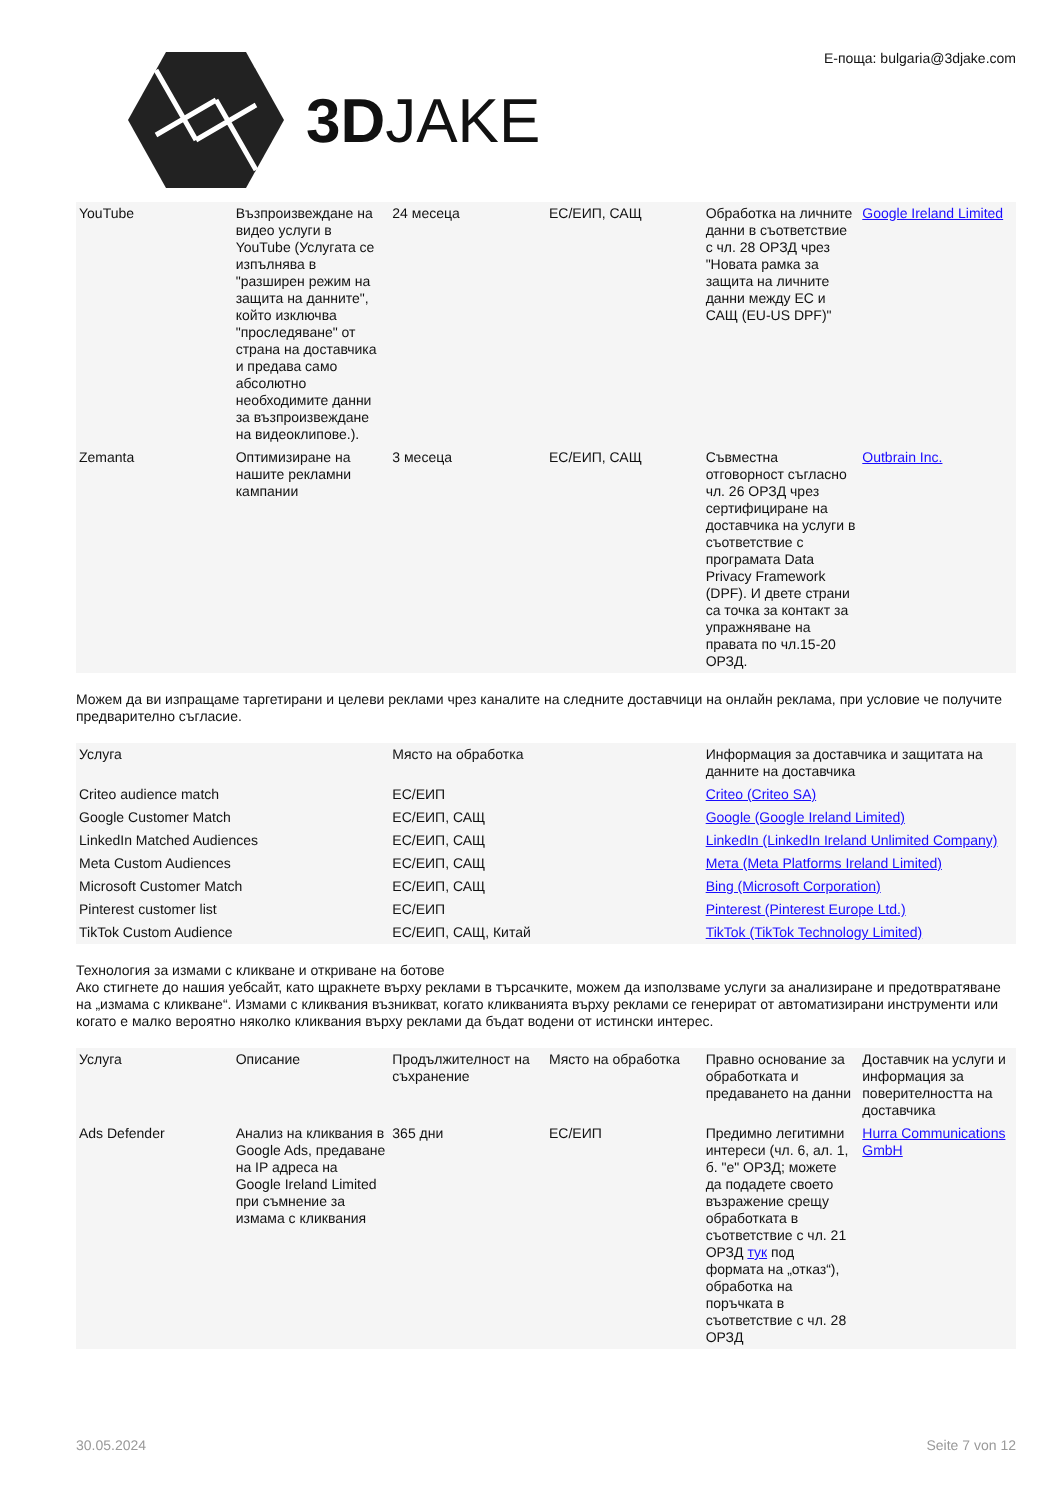3DJAKE Е-поща: bulgaria@3djake.com
| YouTube | Възпроизвеждане на видео услуги в YouTube (Услугата се изпълнява в "разширен режим на защита на данните", който изключва "проследяване" от страна на доставчика и предава само абсолютно необходимите данни за възпроизвеждане на видеоклипове.). | 24 месеца | ЕС/ЕИП, САЩ | Обработка на личните данни в съответствие с чл. 28 ОРЗД чрез "Новата рамка за защита на личните данни между ЕС и САЩ (EU-US DPF)" | Google Ireland Limited |
| Zemanta | Оптимизиране на нашите рекламни кампании | 3 месеца | ЕС/ЕИП, САЩ | Съвместна отговорност съгласно чл. 26 ОРЗД чрез сертифициране на доставчика на услуги в съответствие с програмата Data Privacy Framework (DPF). И двете страни са точка за контакт за упражняване на правата по чл.15-20 ОРЗД. | Outbrain Inc. |
Можем да ви изпращаме таргетирани и целеви реклами чрез каналите на следните доставчици на онлайн реклама, при условие че получите предварително съгласие.
| Услуга | Място на обработка | Информация за доставчика и защитата на данните на доставчика |
| --- | --- | --- |
| Criteo audience match | ЕС/ЕИП | Criteo (Criteo SA) |
| Google Customer Match | ЕС/ЕИП, САЩ | Google (Google Ireland Limited) |
| LinkedIn Matched Audiences | ЕС/ЕИП, САЩ | LinkedIn (LinkedIn Ireland Unlimited Company) |
| Meta Custom Audiences | ЕС/ЕИП, САЩ | Мета (Meta Platforms Ireland Limited) |
| Microsoft Customer Match | ЕС/ЕИП, САЩ | Bing (Microsoft Corporation) |
| Pinterest customer list | ЕС/ЕИП | Pinterest (Pinterest Europe Ltd.) |
| TikTok Custom Audience | ЕС/ЕИП, САЩ, Китай | TikTok (TikTok Technology Limited) |
Технология за измами с кликване и откриване на ботове
Ако стигнете до нашия уебсайт, като щракнете върху реклами в търсачките, можем да използваме услуги за анализиране и предотвратяване на „измама с кликване“. Измами с кликвания възникват, когато кликванията върху реклами се генерират от автоматизирани инструменти или когато е малко вероятно няколко кликвания върху реклами да бъдат водени от истински интерес.
| Услуга | Описание | Продължителност на съхранение | Място на обработка | Правно основание за обработката и предаването на данни | Доставчик на услуги и информация за поверителността на доставчика |
| --- | --- | --- | --- | --- | --- |
| Ads Defender | Анализ на кликвания в Google Ads, предаване на IP адреса на Google Ireland Limited при съмнение за измама с кликвания | 365 дни | ЕС/ЕИП | Предимно легитимни интереси (чл. 6, ал. 1, б. "е" ОРЗД; можете да подадете своето възражение срещу обработката в съответствие с чл. 21 ОРЗД тук под формата на „отказ“), обработка на поръчката в съответствие с чл. 28 ОРЗД | Hurra Communications GmbH |
30.05.2024 Seite 7 von 12